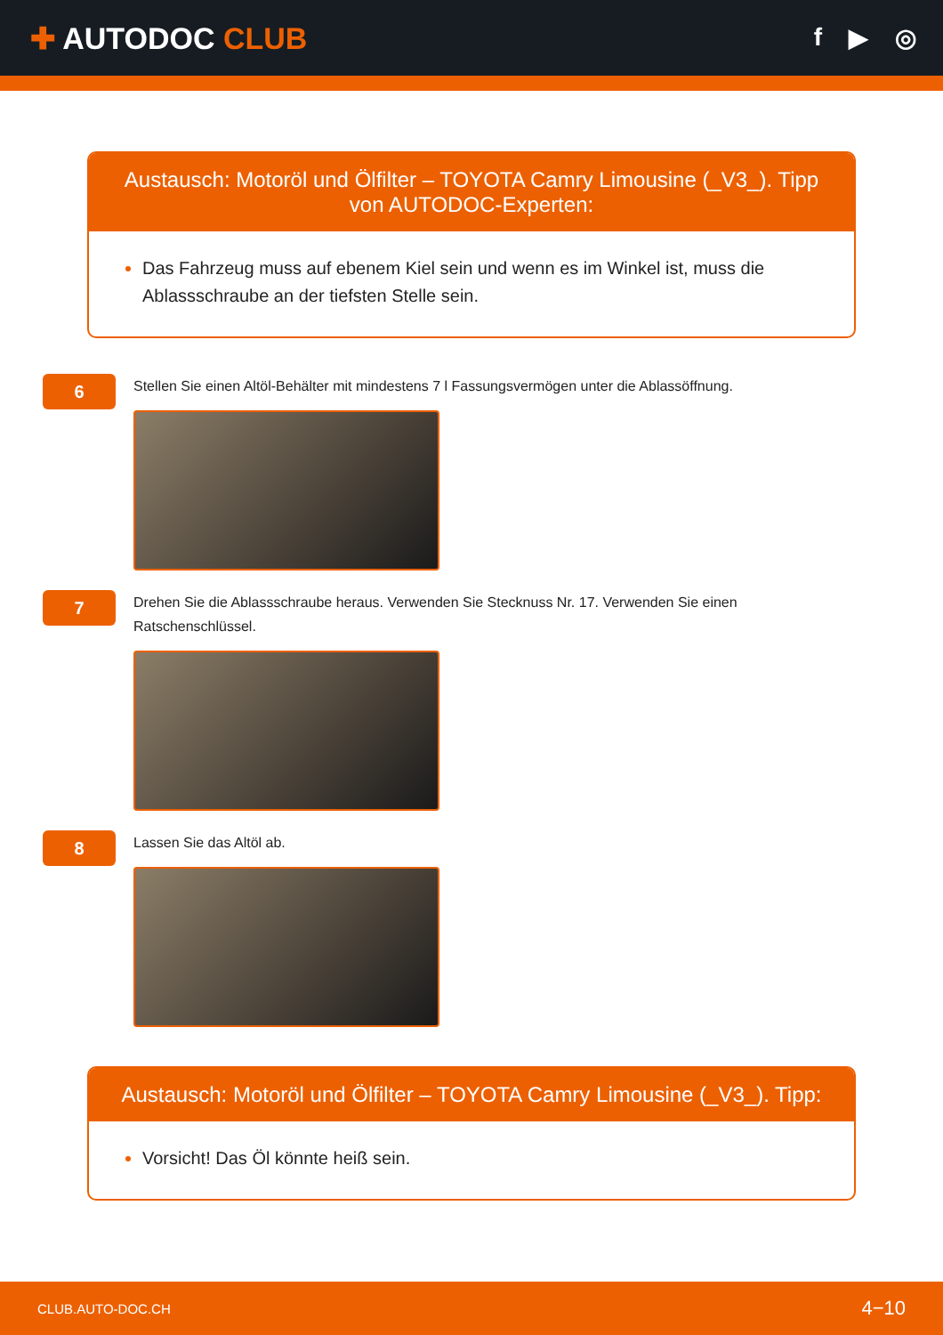✚ AUTODOC CLUB
f ▶ ◎
Austausch: Motoröl und Ölfilter – TOYOTA Camry Limousine (_V3_). Tipp von AUTODOC-Experten:
Das Fahrzeug muss auf ebenem Kiel sein und wenn es im Winkel ist, muss die Ablassschraube an der tiefsten Stelle sein.
6
Stellen Sie einen Altöl-Behälter mit mindestens 7 l Fassungsvermögen unter die Ablassöffnung.
7
Drehen Sie die Ablassschraube heraus. Verwenden Sie Stecknuss Nr. 17. Verwenden Sie einen Ratschenschlüssel.
8
Lassen Sie das Altöl ab.
Austausch: Motoröl und Ölfilter – TOYOTA Camry Limousine (_V3_). Tipp:
Vorsicht! Das Öl könnte heiß sein.
CLUB.AUTO-DOC.CH 4−10